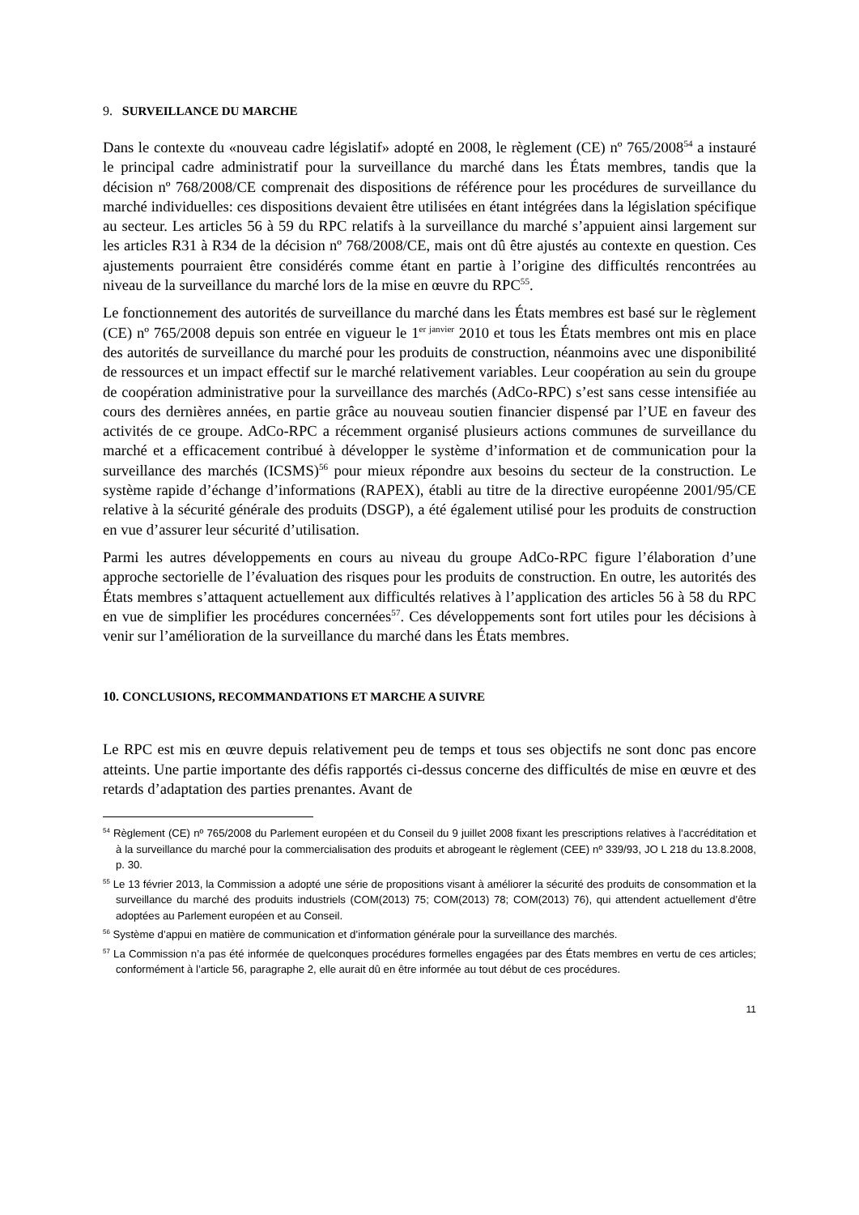9. SURVEILLANCE DU MARCHE
Dans le contexte du «nouveau cadre législatif» adopté en 2008, le règlement (CE) nº 765/2008<sup>54</sup> a instauré le principal cadre administratif pour la surveillance du marché dans les États membres, tandis que la décision nº 768/2008/CE comprenait des dispositions de référence pour les procédures de surveillance du marché individuelles: ces dispositions devaient être utilisées en étant intégrées dans la législation spécifique au secteur. Les articles 56 à 59 du RPC relatifs à la surveillance du marché s’appuient ainsi largement sur les articles R31 à R34 de la décision nº 768/2008/CE, mais ont dû être ajustés au contexte en question. Ces ajustements pourraient être considérés comme étant en partie à l’origine des difficultés rencontrées au niveau de la surveillance du marché lors de la mise en œuvre du RPC<sup>55</sup>.
Le fonctionnement des autorités de surveillance du marché dans les États membres est basé sur le règlement (CE) nº 765/2008 depuis son entrée en vigueur le 1<sup>er janvier</sup> 2010 et tous les États membres ont mis en place des autorités de surveillance du marché pour les produits de construction, néanmoins avec une disponibilité de ressources et un impact effectif sur le marché relativement variables. Leur coopération au sein du groupe de coopération administrative pour la surveillance des marchés (AdCo-RPC) s’est sans cesse intensifiée au cours des dernières années, en partie grâce au nouveau soutien financier dispensé par l’UE en faveur des activités de ce groupe. AdCo-RPC a récemment organisé plusieurs actions communes de surveillance du marché et a efficacement contribué à développer le système d’information et de communication pour la surveillance des marchés (ICSMS)<sup>56</sup> pour mieux répondre aux besoins du secteur de la construction. Le système rapide d’échange d’informations (RAPEX), établi au titre de la directive européenne 2001/95/CE relative à la sécurité générale des produits (DSGP), a été également utilisé pour les produits de construction en vue d’assurer leur sécurité d’utilisation.
Parmi les autres développements en cours au niveau du groupe AdCo-RPC figure l’élaboration d’une approche sectorielle de l’évaluation des risques pour les produits de construction. En outre, les autorités des États membres s’attaquent actuellement aux difficultés relatives à l’application des articles 56 à 58 du RPC en vue de simplifier les procédures concernées<sup>57</sup>. Ces développements sont fort utiles pour les décisions à venir sur l’amélioration de la surveillance du marché dans les États membres.
10. CONCLUSIONS, RECOMMANDATIONS ET MARCHE A SUIVRE
Le RPC est mis en œuvre depuis relativement peu de temps et tous ses objectifs ne sont donc pas encore atteints. Une partie importante des défis rapportés ci-dessus concerne des difficultés de mise en œuvre et des retards d’adaptation des parties prenantes. Avant de
<sup>54</sup> Règlement (CE) nº 765/2008 du Parlement européen et du Conseil du 9 juillet 2008 fixant les prescriptions relatives à l’accréditation et à la surveillance du marché pour la commercialisation des produits et abrogeant le règlement (CEE) nº 339/93, JO L 218 du 13.8.2008, p. 30.
<sup>55</sup> Le 13 février 2013, la Commission a adopté une série de propositions visant à améliorer la sécurité des produits de consommation et la surveillance du marché des produits industriels (COM(2013) 75; COM(2013) 78; COM(2013) 76), qui attendent actuellement d’être adoptées au Parlement européen et au Conseil.
<sup>56</sup> Système d’appui en matière de communication et d’information générale pour la surveillance des marchés.
<sup>57</sup> La Commission n’a pas été informée de quelconques procédures formelles engagées par des États membres en vertu de ces articles; conformément à l’article 56, paragraphe 2, elle aurait dû en être informée au tout début de ces procédures.
11